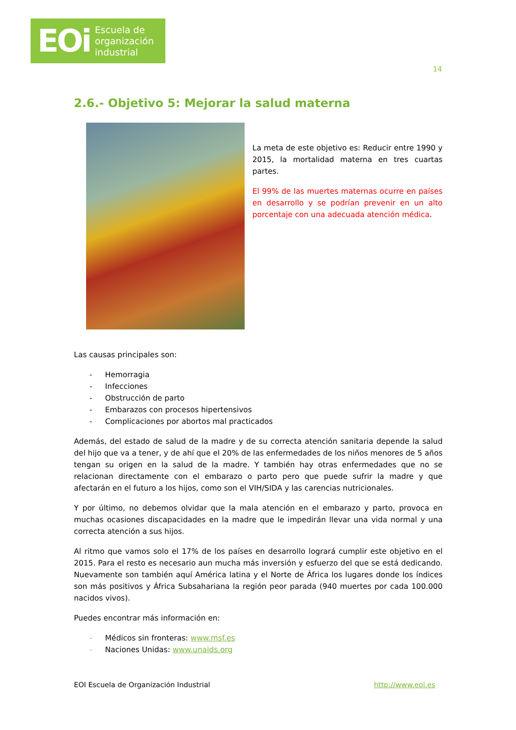EOi Escuela de
organización
industrial
14
2.6.- Objetivo 5: Mejorar la salud materna
La meta de este objetivo es: Reducir entre 1990 y 2015, la mortalidad materna en tres cuartas partes.
El 99% de las muertes maternas ocurre en países en desarrollo y se podrían prevenir en un alto porcentaje con una adecuada atención médica.
Las causas principales son:
- Hemorragia
- Infecciones
- Obstrucción de parto
- Embarazos con procesos hipertensivos
- Complicaciones por abortos mal practicados
Además, del estado de salud de la madre y de su correcta atención sanitaria depende la salud del hijo que va a tener, y de ahí que el 20% de las enfermedades de los niños menores de 5 años tengan su origen en la salud de la madre. Y también hay otras enfermedades que no se relacionan directamente con el embarazo o parto pero que puede sufrir la madre y que afectarán en el futuro a los hijos, como son el VIH/SIDA y las carencias nutricionales.
Y por último, no debemos olvidar que la mala atención en el embarazo y parto, provoca en muchas ocasiones discapacidades en la madre que le impedirán llevar una vida normal y una correcta atención a sus hijos.
Al ritmo que vamos solo el 17% de los países en desarrollo logrará cumplir este objetivo en el 2015. Para el resto es necesario aun mucha más inversión y esfuerzo del que se está dedicando. Nuevamente son también aquí América latina y el Norte de África los lugares donde los índices son más positivos y África Subsahariana la región peor parada (940 muertes por cada 100.000 nacidos vivos).
Puedes encontrar más información en:
- Médicos sin fronteras: www.msf.es
- Naciones Unidas: www.unaids.org
EOI Escuela de Organización Industrial http://www.eoi.es